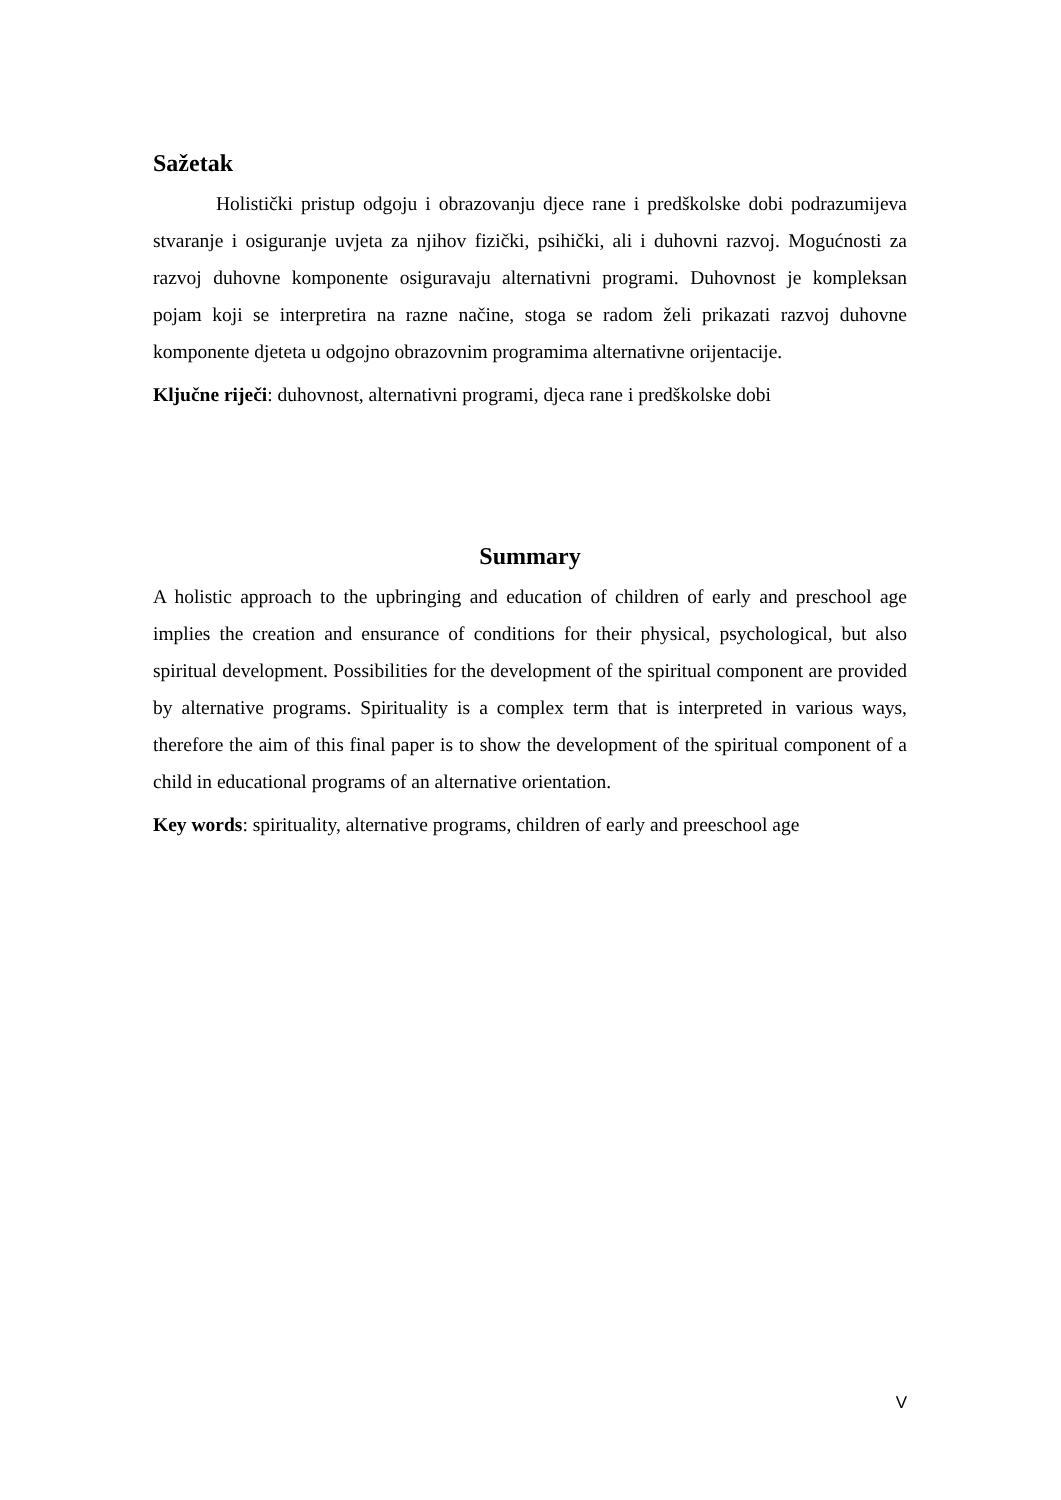Sažetak
Holistički pristup odgoju i obrazovanju djece rane i predškolske dobi podrazumijeva stvaranje i osiguranje uvjeta za njihov fizički, psihički, ali i duhovni razvoj. Mogućnosti za razvoj duhovne komponente osiguravaju alternativni programi. Duhovnost je kompleksan pojam koji se interpretira na razne načine, stoga se radom želi prikazati razvoj duhovne komponente djeteta u odgojno obrazovnim programima alternativne orijentacije.
Ključne riječi: duhovnost, alternativni programi, djeca rane i predškolske dobi
Summary
A holistic approach to the upbringing and education of children of early and preschool age implies the creation and ensurance of conditions for their physical, psychological, but also spiritual development. Possibilities for the development of the spiritual component are provided by alternative programs. Spirituality is a complex term that is interpreted in various ways, therefore the aim of this final paper is to show the development of the spiritual component of a child in educational programs of an alternative orientation.
Key words: spirituality, alternative programs, children of early and preeschool age
V